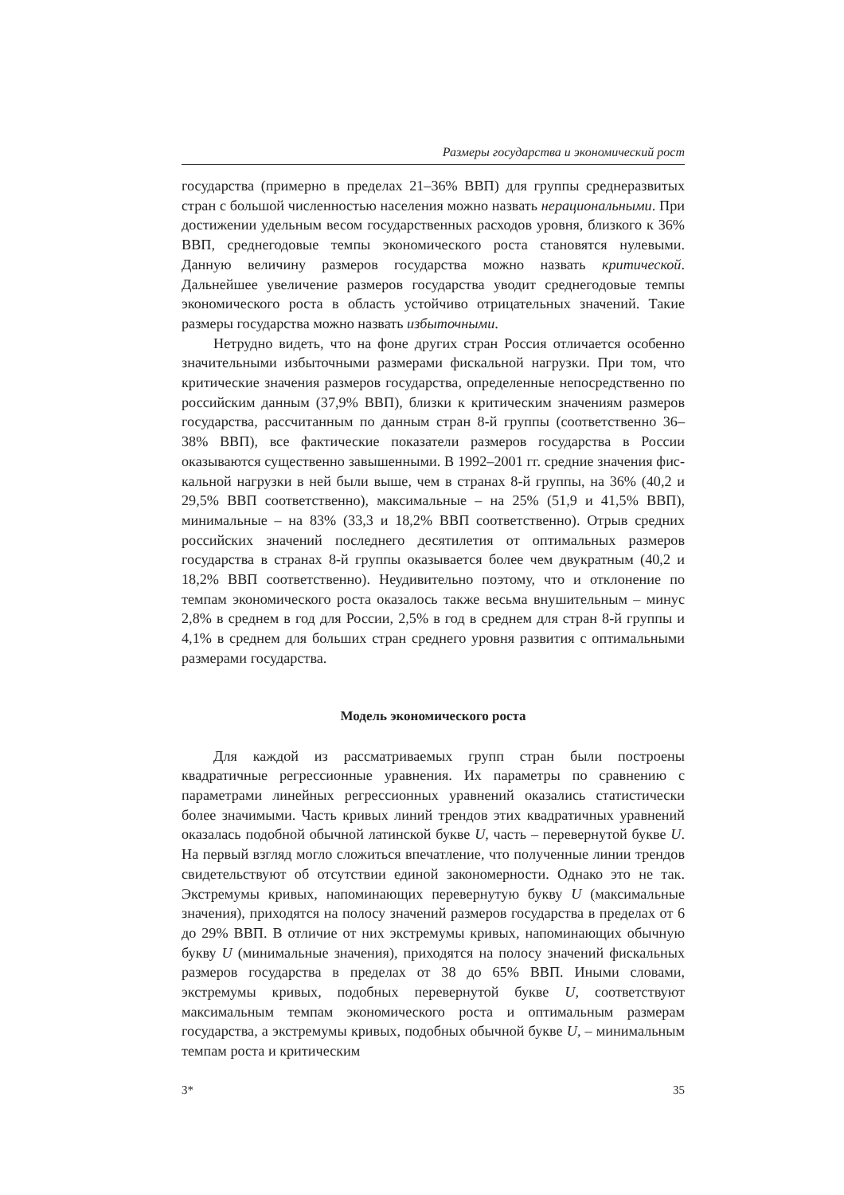Размеры государства и экономический рост
государства (примерно в пределах 21–36% ВВП) для группы средне­развитых стран с большой численностью населения можно назвать нерациональными. При достижении удельным весом государствен­ных расходов уровня, близкого к 36% ВВП, среднегодовые темпы экономического роста становятся нулевыми. Данную величину раз­меров государства можно назвать критической. Дальнейшее увели­чение размеров государства уводит среднегодовые темпы экономи­ческого роста в область устойчиво отрицательных значений. Такие размеры государства можно назвать избыточными.
Нетрудно видеть, что на фоне других стран Россия отличается особенно значительными избыточными размерами фискальной на­грузки. При том, что критические значения размеров государства, оп­ределенные непосредственно по российским данным (37,9% ВВП), близки к критическим значениям размеров государства, рассчитан­ным по данным стран 8-й группы (соответственно 36–38% ВВП), все фактические показатели размеров государства в России оказывают­ся существенно завышенными. В 1992–2001 гг. средние значения фис­кальной нагрузки в ней были выше, чем в странах 8-й группы, на 36% (40,2 и 29,5% ВВП соответственно), максимальные – на 25% (51,9 и 41,5% ВВП), минимальные – на 83% (33,3 и 18,2% ВВП соответствен­но). Отрыв средних российских значений последнего десятилетия от оптимальных размеров государства в странах 8-й группы оказывает­ся более чем двукратным (40,2 и 18,2% ВВП соответственно). Неуди­вительно поэтому, что и отклонение по темпам экономического роста оказалось также весьма внушительным – минус 2,8% в среднем в год для России, 2,5% в год в среднем для стран 8-й группы и 4,1% в среднем для больших стран среднего уровня развития с оптимальны­ми размерами государства.
Модель экономического роста
Для каждой из рассматриваемых групп стран были построены квадратичные регрессионные уравнения. Их параметры по сравнению с параметрами линейных регрессионных уравнений оказались стати­стически более значимыми. Часть кривых линий трендов этих квад­ратичных уравнений оказалась подобной обычной латинской букве U, часть – перевернутой букве U. На первый взгляд могло сложиться впечатление, что полученные линии трендов свидетельствуют об от­сутствии единой закономерности. Однако это не так. Экстремумы кри­вых, напоминающих перевернутую букву U (максимальные значения), приходятся на полосу значений размеров государства в пределах от 6 до 29% ВВП. В отличие от них экстремумы кривых, напоминающих обычную букву U (минимальные значения), приходятся на полосу значений фискальных размеров государства в пределах от 38 до 65% ВВП. Иными словами, экстремумы кривых, подобных перевернутой букве U, соответствуют максимальным темпам экономического роста и оптимальным размерам государства, а экстремумы кривых, подоб­ных обычной букве U, – минимальным темпам роста и критическим
3* 35